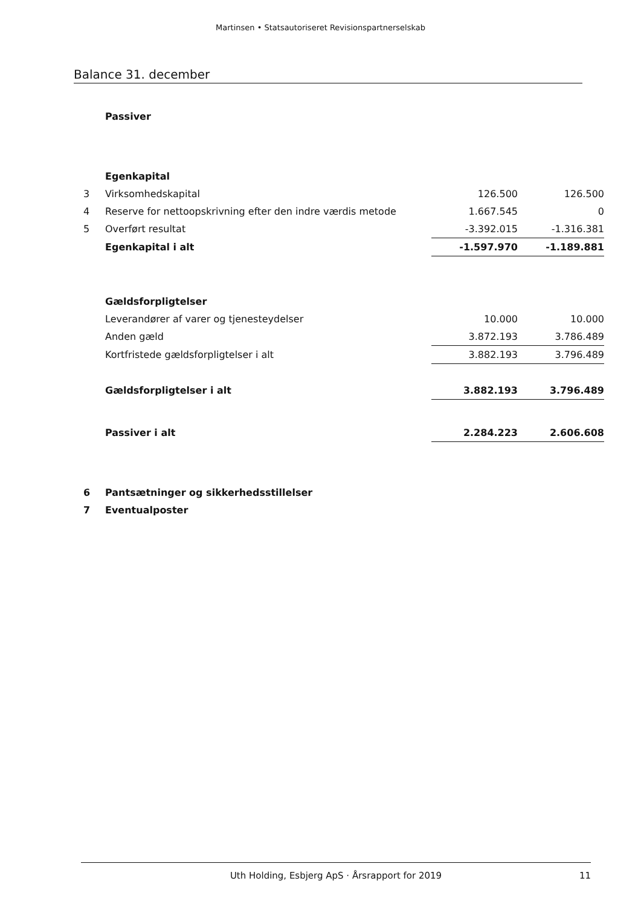Martinsen • Statsautoriseret Revisionspartnerselskab
Balance 31. december
| | Passiver | | |
| | Egenkapital | | |
| 3 | Virksomhedskapital | 126.500 | 126.500 |
| 4 | Reserve for nettoopskrivning efter den indre værdis metode | 1.667.545 | 0 |
| 5 | Overført resultat | -3.392.015 | -1.316.381 |
| | Egenkapital i alt | -1.597.970 | -1.189.881 |
| | Gældsforpligtelser | | |
| | Leverandører af varer og tjenesteydelser | 10.000 | 10.000 |
| | Anden gæld | 3.872.193 | 3.786.489 |
| | Kortfristede gældsforpligtelser i alt | 3.882.193 | 3.796.489 |
| | Gældsforpligtelser i alt | 3.882.193 | 3.796.489 |
| | Passiver i alt | 2.284.223 | 2.606.608 |
| 6 | Pantsætninger og sikkerhedsstillelser | | |
| 7 | Eventualposter | | |
Uth Holding, Esbjerg ApS · Årsrapport for 2019 11